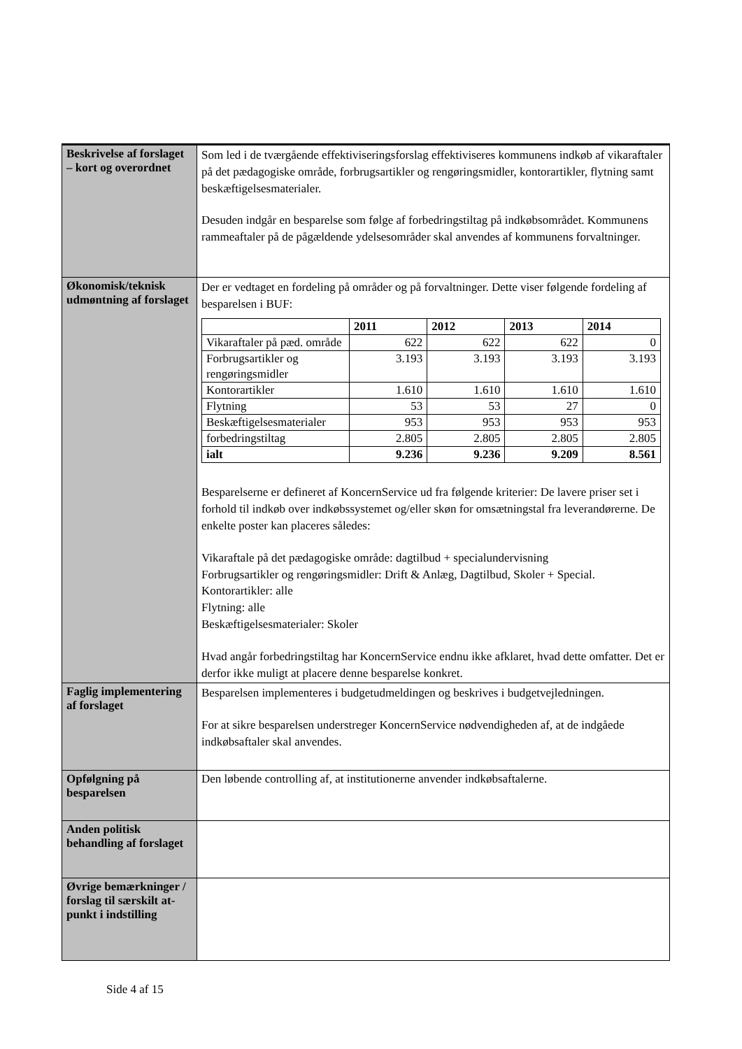| Beskrivelse af forslaget – kort og overordnet | Som led i de tværgående effektiviseringsforslag effektiviseres kommunens indkøb af vikaraftaler på det pædagogiske område, forbrugsartikler og rengøringsmidler, kontorartikler, flytning samt beskæftigelsesmaterialer. Desuden indgår en besparelse som følge af forbedringstiltag på indkøbsområdet. Kommunens rammeaftaler på de pågældende ydelsesområder skal anvendes af kommunens forvaltninger. |
| Økonomisk/teknisk udmøntning af forslaget | Der er vedtaget en fordeling på områder og på forvaltninger. Dette viser følgende fordeling af besparelsen i BUF: / / 2011 / 2012 / 2013 / 2014 / / --- / --- / --- / --- / --- / / Vikaraftaler på pæd. område / 622 / 622 / 622 / 0 / / Forbrugsartikler og rengøringsmidler / 3.193 / 3.193 / 3.193 / 3.193 / / Kontorartikler / 1.610 / 1.610 / 1.610 / 1.610 / / Flytning / 53 / 53 / 27 / 0 / / Beskæftigelsesmaterialer / 953 / 953 / 953 / 953 / / forbedringstiltag / 2.805 / 2.805 / 2.805 / 2.805 / / ialt / 9.236 / 9.236 / 9.209 / 8.561 / Besparelserne er defineret af KoncernService ud fra følgende kriterier: De lavere priser set i forhold til indkøb over indkøbssystemet og/eller skøn for omsætningstal fra leverandørerne. De enkelte poster kan placeres således: Vikaraftale på det pædagogiske område: dagtilbud + specialundervisning Forbrugsartikler og rengøringsmidler: Drift & Anlæg, Dagtilbud, Skoler + Special. Kontorartikler: alle Flytning: alle Beskæftigelsesmaterialer: Skoler Hvad angår forbedringstiltag har KoncernService endnu ikke afklaret, hvad dette omfatter. Det er derfor ikke muligt at placere denne besparelse konkret. |
| Faglig implementering af forslaget | Besparelsen implementeres i budgetudmeldingen og beskrives i budgetvejledningen. For at sikre besparelsen understreger KoncernService nødvendigheden af, at de indgåede indkøbsaftaler skal anvendes. |
| Opfølgning på besparelsen | Den løbende controlling af, at institutionerne anvender indkøbsaftalerne. |
| Anden politisk behandling af forslaget | |
| Øvrige bemærkninger / forslag til særskilt at-punkt i indstilling | |
Side 4 af 15